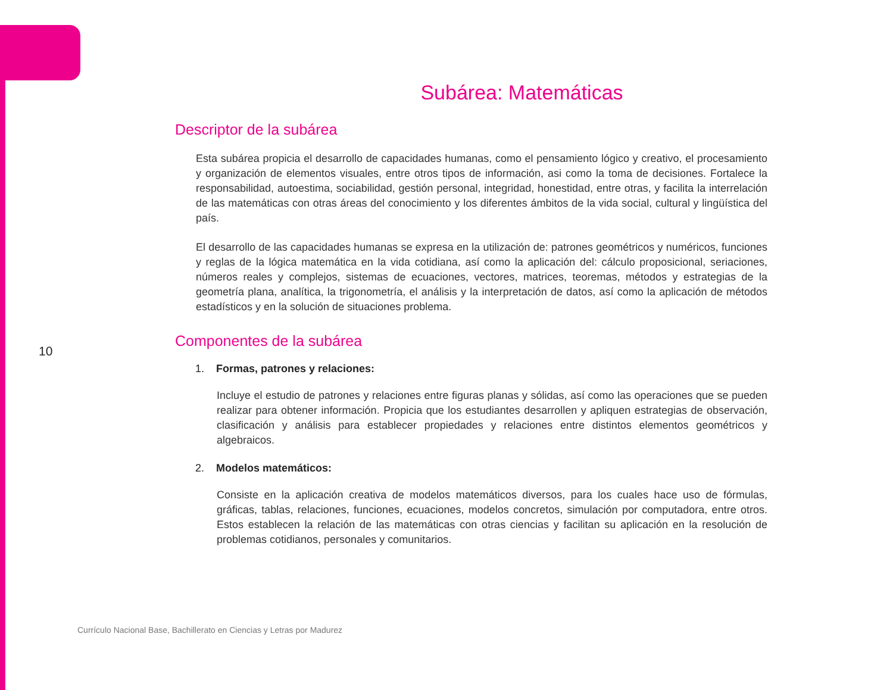Subárea: Matemáticas
Descriptor de la subárea
Esta subárea propicia el desarrollo de capacidades humanas, como el pensamiento lógico y creativo, el procesamiento y organización de elementos visuales, entre otros tipos de información, asi como la toma de decisiones. Fortalece la responsabilidad, autoestima, sociabilidad, gestión personal, integridad, honestidad, entre otras, y facilita la interrelación de las matemáticas con otras áreas del conocimiento y los diferentes ámbitos de la vida social, cultural y lingüística del país.
El desarrollo de las capacidades humanas se expresa en la utilización de: patrones geométricos y numéricos, funciones y reglas de la lógica matemática en la vida cotidiana, así como la aplicación del: cálculo proposicional, seriaciones, números reales y complejos, sistemas de ecuaciones, vectores, matrices, teoremas, métodos y estrategias de la geometría plana, analítica, la trigonometría, el análisis y la interpretación de datos, así como la aplicación de métodos estadísticos y en la solución de situaciones problema.
Componentes de la subárea
1. Formas, patrones y relaciones:
Incluye el estudio de patrones y relaciones entre figuras planas y sólidas, así como las operaciones que se pueden realizar para obtener información. Propicia que los estudiantes desarrollen y apliquen estrategias de observación, clasificación y análisis para establecer propiedades y relaciones entre distintos elementos geométricos y algebraicos.
2. Modelos matemáticos:
Consiste en la aplicación creativa de modelos matemáticos diversos, para los cuales hace uso de fórmulas, gráficas, tablas, relaciones, funciones, ecuaciones, modelos concretos, simulación por computadora, entre otros. Estos establecen la relación de las matemáticas con otras ciencias y facilitan su aplicación en la resolución de problemas cotidianos, personales y comunitarios.
10
Currículo Nacional Base, Bachillerato en Ciencias y Letras por Madurez